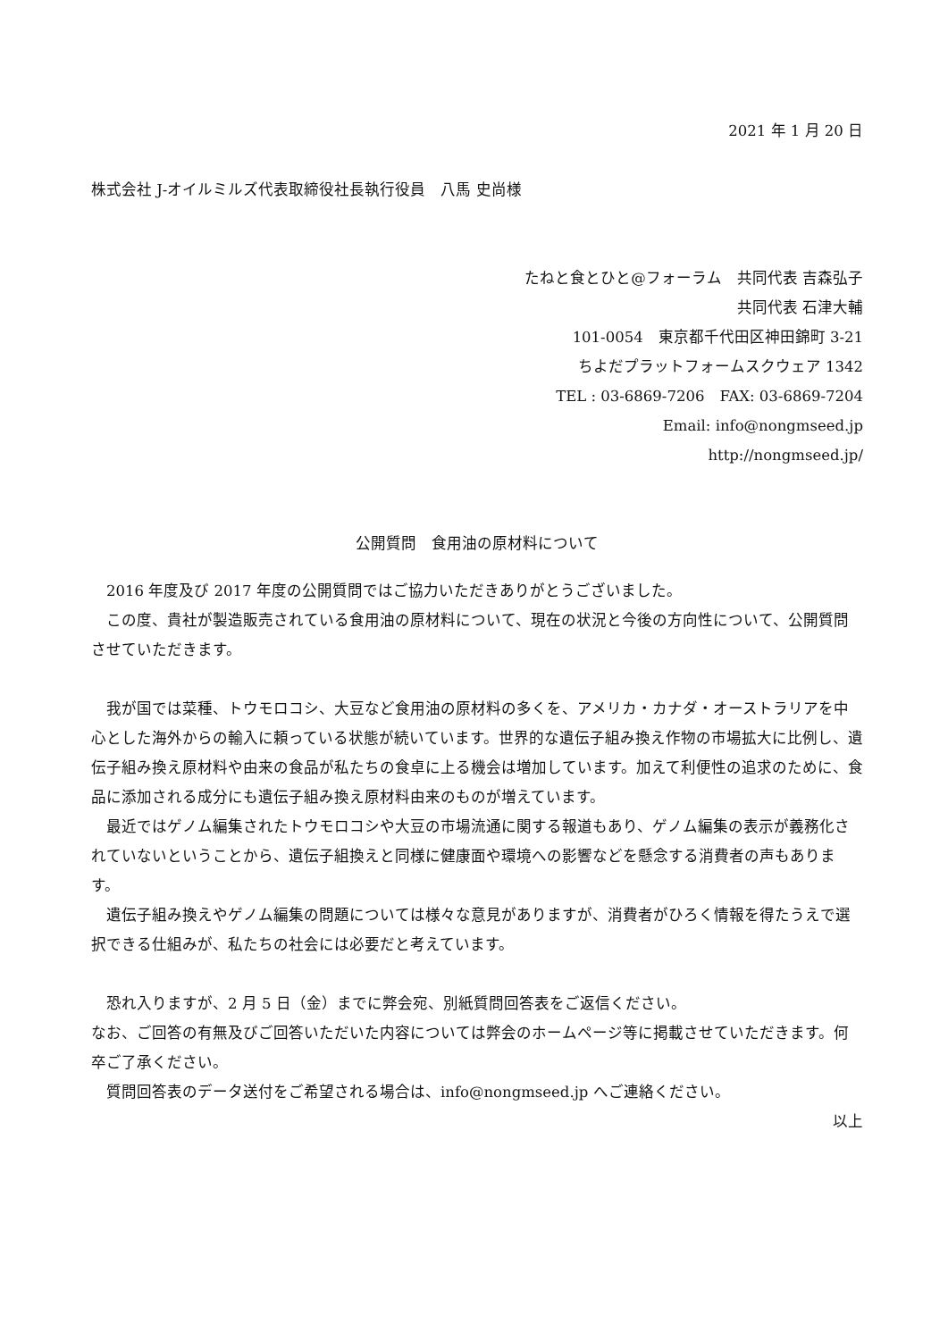2021 年 1 月 20 日
株式会社 J-オイルミルズ代表取締役社長執行役員　八馬 史尚様
たねと食とひと@フォーラム　共同代表 吉森弘子
共同代表 石津大輔
101-0054　東京都千代田区神田錦町 3-21
ちよだプラットフォームスクウェア 1342
TEL : 03-6869-7206　FAX: 03-6869-7204
Email: info@nongmseed.jp
http://nongmseed.jp/
公開質問　食用油の原材料について
　2016 年度及び 2017 年度の公開質問ではご協力いただきありがとうございました。
　この度、貴社が製造販売されている食用油の原材料について、現在の状況と今後の方向性について、公開質問させていただきます。
　我が国では菜種、トウモロコシ、大豆など食用油の原材料の多くを、アメリカ・カナダ・オーストラリアを中心とした海外からの輸入に頼っている状態が続いています。世界的な遺伝子組み換え作物の市場拡大に比例し、遺伝子組み換え原材料や由来の食品が私たちの食卓に上る機会は増加しています。加えて利便性の追求のために、食品に添加される成分にも遺伝子組み換え原材料由来のものが増えています。
　最近ではゲノム編集されたトウモロコシや大豆の市場流通に関する報道もあり、ゲノム編集の表示が義務化されていないということから、遺伝子組換えと同様に健康面や環境への影響などを懸念する消費者の声もあります。
　遺伝子組み換えやゲノム編集の問題については様々な意見がありますが、消費者がひろく情報を得たうえで選択できる仕組みが、私たちの社会には必要だと考えています。
　恐れ入りますが、2 月 5 日（金）までに弊会宛、別紙質問回答表をご返信ください。
なお、ご回答の有無及びご回答いただいた内容については弊会のホームページ等に掲載させていただきます。何卒ご了承ください。
　質問回答表のデータ送付をご希望される場合は、info@nongmseed.jp へご連絡ください。
以上